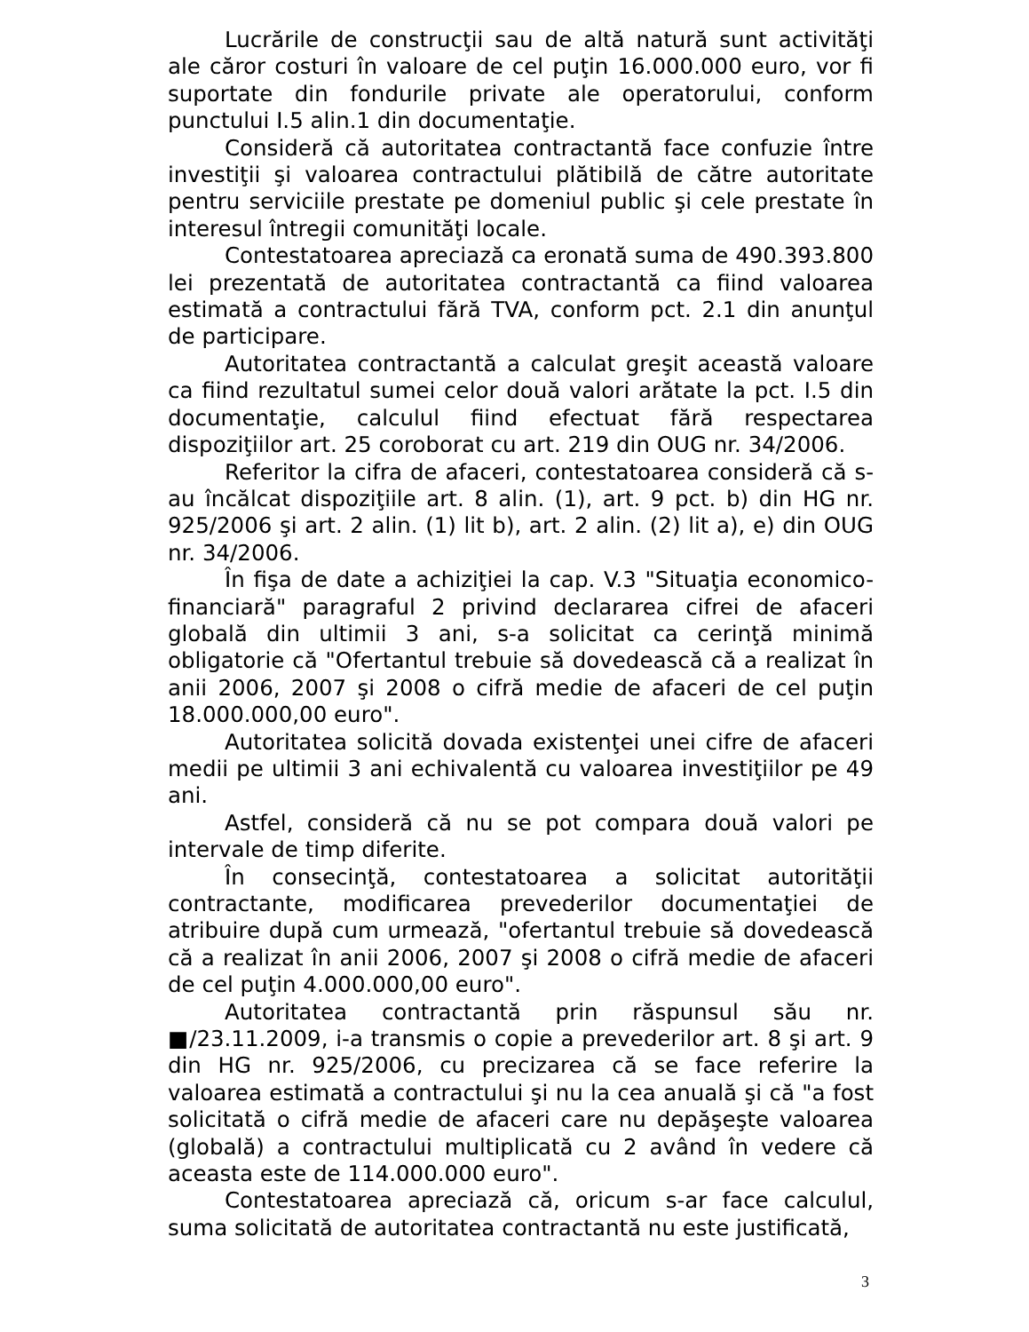Lucrările de construcţii sau de altă natură sunt activităţi ale căror costuri în valoare de cel puţin 16.000.000 euro, vor fi suportate din fondurile private ale operatorului, conform punctului I.5 alin.1 din documentaţie.
Consideră că autoritatea contractantă face confuzie între investiţii şi valoarea contractului plătibilă de către autoritate pentru serviciile prestate pe domeniul public şi cele prestate în interesul întregii comunităţi locale.
Contestatoarea apreciază ca eronată suma de 490.393.800 lei prezentată de autoritatea contractantă ca fiind valoarea estimată a contractului fără TVA, conform pct. 2.1 din anunţul de participare.
Autoritatea contractantă a calculat greşit această valoare ca fiind rezultatul sumei celor două valori arătate la pct. I.5 din documentaţie, calculul fiind efectuat fără respectarea dispoziţiilor art. 25 coroborat cu art. 219 din OUG nr. 34/2006.
Referitor la cifra de afaceri, contestatoarea consideră că s-au încălcat dispoziţiile art. 8 alin. (1), art. 9 pct. b) din HG nr. 925/2006 şi art. 2 alin. (1) lit b), art. 2 alin. (2) lit a), e) din OUG nr. 34/2006.
În fişa de date a achiziţiei la cap. V.3 "Situaţia economico-financiară" paragraful 2 privind declararea cifrei de afaceri globală din ultimii 3 ani, s-a solicitat ca cerinţă minimă obligatorie că "Ofertantul trebuie să dovedească că a realizat în anii 2006, 2007 şi 2008 o cifră medie de afaceri de cel puţin 18.000.000,00 euro".
Autoritatea solicită dovada existenţei unei cifre de afaceri medii pe ultimii 3 ani echivalentă cu valoarea investiţiilor pe 49 ani.
Astfel, consideră că nu se pot compara două valori pe intervale de timp diferite.
În consecinţă, contestatoarea a solicitat autorităţii contractante, modificarea prevederilor documentaţiei de atribuire după cum urmează, "ofertantul trebuie să dovedească că a realizat în anii 2006, 2007 şi 2008 o cifră medie de afaceri de cel puţin 4.000.000,00 euro".
Autoritatea contractantă prin răspunsul său nr. ■/23.11.2009, i-a transmis o copie a prevederilor art. 8 şi art. 9 din HG nr. 925/2006, cu precizarea că se face referire la valoarea estimată a contractului şi nu la cea anuală şi că "a fost solicitată o cifră medie de afaceri care nu depăşeşte valoarea (globală) a contractului multiplicată cu 2 având în vedere că aceasta este de 114.000.000 euro".
Contestatoarea apreciază că, oricum s-ar face calculul, suma solicitată de autoritatea contractantă nu este justificată,
3